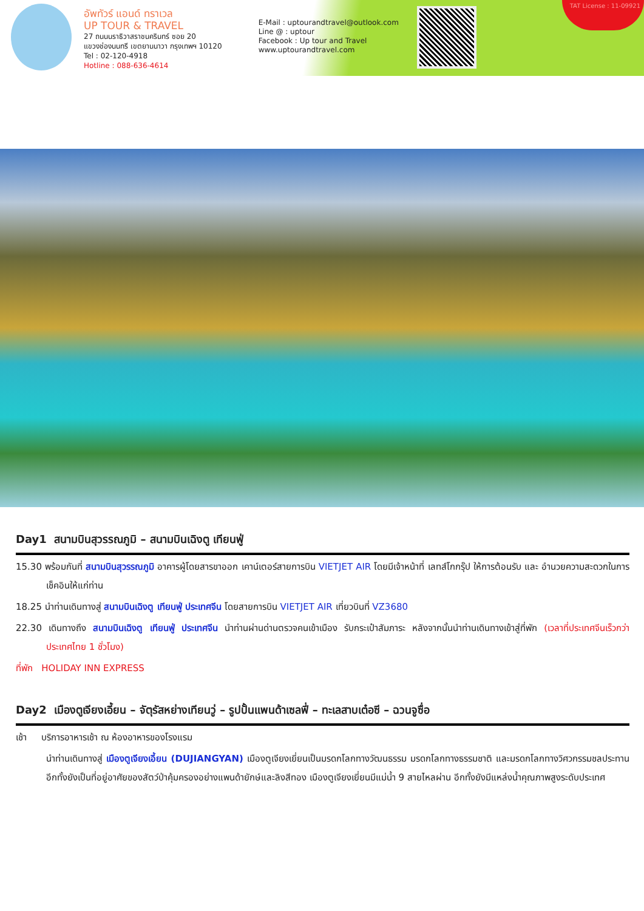อัพทัวร์ แอนด์ ทราเวล
UP TOUR & TRAVEL
27 ถนนนราธิวาสราชนครินทร์ ซอย 20
แขวงช่องนนทรี เขตยานนาวา กรุงเทพฯ 10120
Tel : 02-120-4918
Hotline : 088-636-4614
E-Mail : uptourandtravel@outlook.com
Line @ : uptour
Facebook : Up tour and Travel
www.uptourandtravel.com
TAT License : 11-09921
Day1 สนามบินสุวรรณภูมิ – สนามบินเฉิงตู เทียนฟู่
15.30 พร้อมกันที่ สนามบินสุวรรณภูมิ อาคารผู้โดยสารขาออก เคาน์เตอร์สายการบิน VIETJET AIR โดยมีเจ้าหน้าที่ เลทส์โกกรุ๊ป ให้การต้อนรับ และ อำนวยความสะดวกในการเช็คอินให้แก่ท่าน
18.25 นำท่านเดินทางสู่ สนามบินเฉิงตู เทียนฟู่ ประเทศจีน โดยสายการบิน VIETJET AIR เที่ยวบินที่ VZ3680
22.30 เดินทางถึง สนามบินเฉิงตู เทียนฟู่ ประเทศจีน นำท่านผ่านด่านตรวจคนเข้าเมือง รับกระเป๋าสัมภาระ หลังจากนั้นนำท่านเดินทางเข้าสู่ที่พัก (เวลาที่ประเทศจีนเร็วกว่าประเทศไทย 1 ชั่วโมง)
ที่พัก HOLIDAY INN EXPRESS
Day2 เมืองตูเจียงเอี้ยน – จัตุรัสหย่างเทียนวู่ – รูปปั้นแพนด้าเซลฟี่ – ทะเลสาบเต๋อซี – ฉวนจูซื่อ
เช้า บริการอาหารเช้า ณ ห้องอาหารของโรงแรม
นำท่านเดินทางสู่ เมืองตูเจียงเอี้ยน (DUJIANGYAN) เมืองตูเจียงเยี่ยนเป็นมรดกโลกทางวัฒนธรรม มรดกโลกทางธรรมชาติ และมรดกโลกทางวิศวกรรมชลประทาน อีกทั้งยังเป็นที่อยู่อาศัยของสัตว์ป่าคุ้มครองอย่างแพนด้ายักษ์และลิงสีทอง เมืองตูเจียงเยี่ยนมีแม่น้ำ 9 สายไหลผ่าน อีกทั้งยังมีแหล่งน้ำคุณภาพสูงระดับประเทศ